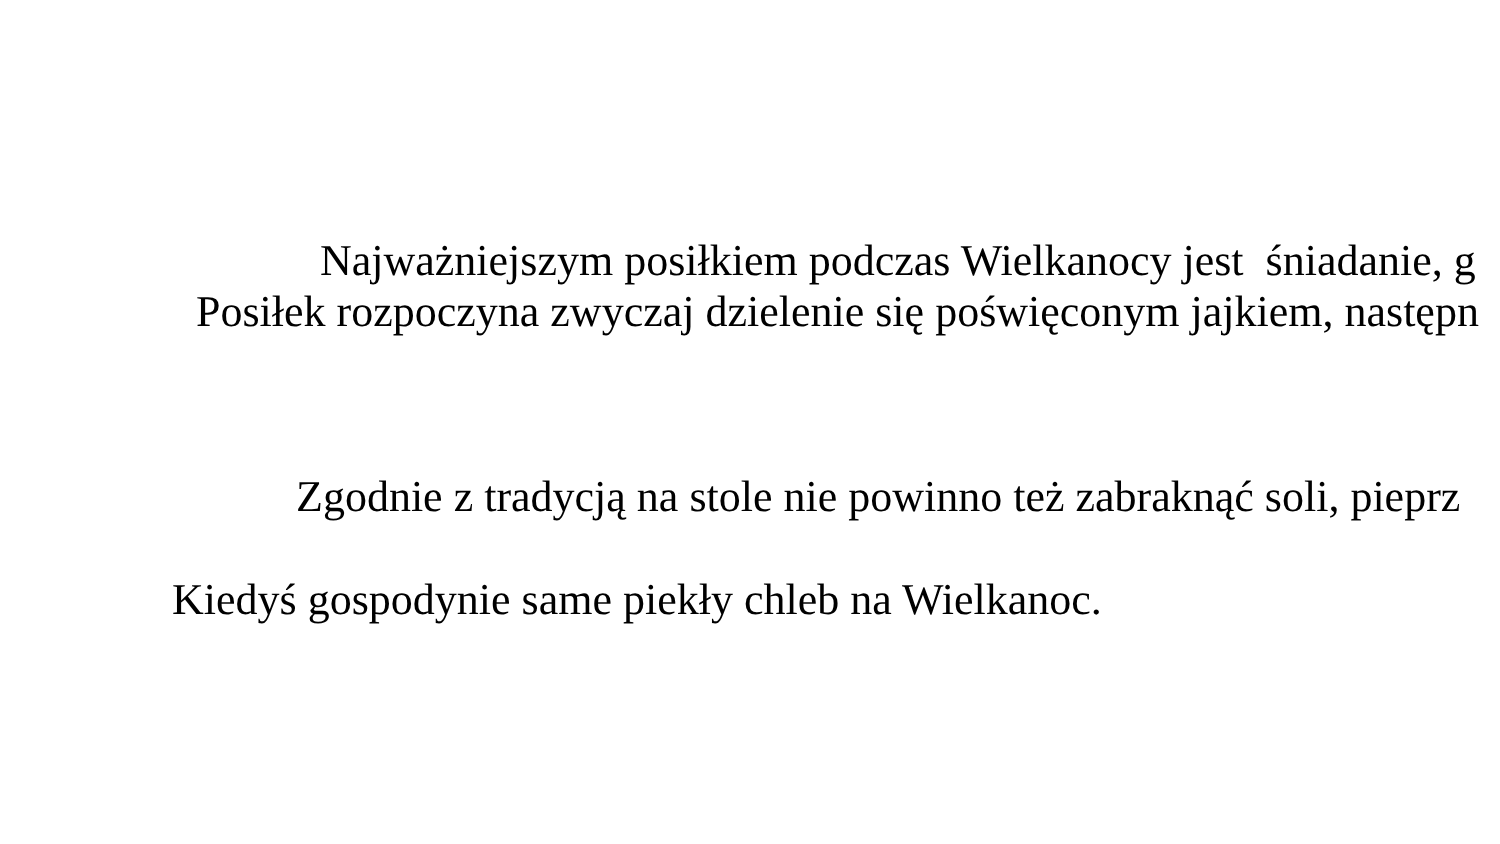Najważniejszym posiłkiem podczas Wielkanocy jest śniadanie, g
Posiłek rozpoczyna zwyczaj dzielenie się poświęconym jajkiem, następn
Zgodnie z tradycją na stole nie powinno też zabraknąć soli, pieprz
Kiedyś gospodynie same piekły chleb na Wielkanoc.